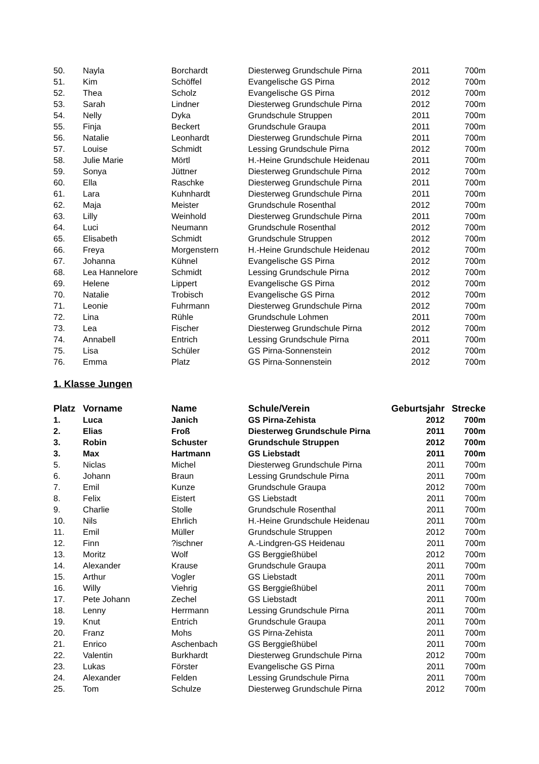| 50. | Nayla | Borchardt | Diesterweg Grundschule Pirna | 2011 | 700m |
| 51. | Kim | Schöffel | Evangelische GS Pirna | 2012 | 700m |
| 52. | Thea | Scholz | Evangelische GS Pirna | 2012 | 700m |
| 53. | Sarah | Lindner | Diesterweg Grundschule Pirna | 2012 | 700m |
| 54. | Nelly | Dyka | Grundschule Struppen | 2011 | 700m |
| 55. | Finja | Beckert | Grundschule Graupa | 2011 | 700m |
| 56. | Natalie | Leonhardt | Diesterweg Grundschule Pirna | 2011 | 700m |
| 57. | Louise | Schmidt | Lessing Grundschule Pirna | 2012 | 700m |
| 58. | Julie Marie | Mörtl | H.-Heine Grundschule Heidenau | 2011 | 700m |
| 59. | Sonya | Jüttner | Diesterweg Grundschule Pirna | 2012 | 700m |
| 60. | Ella | Raschke | Diesterweg Grundschule Pirna | 2011 | 700m |
| 61. | Lara | Kuhnhardt | Diesterweg Grundschule Pirna | 2011 | 700m |
| 62. | Maja | Meister | Grundschule Rosenthal | 2012 | 700m |
| 63. | Lilly | Weinhold | Diesterweg Grundschule Pirna | 2011 | 700m |
| 64. | Luci | Neumann | Grundschule Rosenthal | 2012 | 700m |
| 65. | Elisabeth | Schmidt | Grundschule Struppen | 2012 | 700m |
| 66. | Freya | Morgenstern | H.-Heine Grundschule Heidenau | 2012 | 700m |
| 67. | Johanna | Kühnel | Evangelische GS Pirna | 2012 | 700m |
| 68. | Lea Hannelore | Schmidt | Lessing Grundschule Pirna | 2012 | 700m |
| 69. | Helene | Lippert | Evangelische GS Pirna | 2012 | 700m |
| 70. | Natalie | Trobisch | Evangelische GS Pirna | 2012 | 700m |
| 71. | Leonie | Fuhrmann | Diesterweg Grundschule Pirna | 2012 | 700m |
| 72. | Lina | Rühle | Grundschule Lohmen | 2011 | 700m |
| 73. | Lea | Fischer | Diesterweg Grundschule Pirna | 2012 | 700m |
| 74. | Annabell | Entrich | Lessing Grundschule Pirna | 2011 | 700m |
| 75. | Lisa | Schüler | GS Pirna-Sonnenstein | 2012 | 700m |
| 76. | Emma | Platz | GS Pirna-Sonnenstein | 2012 | 700m |
1. Klasse Jungen
| Platz | Vorname | Name | Schule/Verein | Geburtsjahr | Strecke |
| --- | --- | --- | --- | --- | --- |
| 1. | Luca | Janich | GS Pirna-Zehista | 2012 | 700m |
| 2. | Elias | Froß | Diesterweg Grundschule Pirna | 2011 | 700m |
| 3. | Robin | Schuster | Grundschule Struppen | 2012 | 700m |
| 3. | Max | Hartmann | GS Liebstadt | 2011 | 700m |
| 5. | Niclas | Michel | Diesterweg Grundschule Pirna | 2011 | 700m |
| 6. | Johann | Braun | Lessing Grundschule Pirna | 2011 | 700m |
| 7. | Emil | Kunze | Grundschule Graupa | 2012 | 700m |
| 8. | Felix | Eistert | GS Liebstadt | 2011 | 700m |
| 9. | Charlie | Stolle | Grundschule Rosenthal | 2011 | 700m |
| 10. | Nils | Ehrlich | H.-Heine Grundschule Heidenau | 2011 | 700m |
| 11. | Emil | Müller | Grundschule Struppen | 2012 | 700m |
| 12. | Finn | ?ischner | A.-Lindgren-GS Heidenau | 2011 | 700m |
| 13. | Moritz | Wolf | GS Berggießhübel | 2012 | 700m |
| 14. | Alexander | Krause | Grundschule Graupa | 2011 | 700m |
| 15. | Arthur | Vogler | GS Liebstadt | 2011 | 700m |
| 16. | Willy | Viehrig | GS Berggießhübel | 2011 | 700m |
| 17. | Pete Johann | Zechel | GS Liebstadt | 2011 | 700m |
| 18. | Lenny | Herrmann | Lessing Grundschule Pirna | 2011 | 700m |
| 19. | Knut | Entrich | Grundschule Graupa | 2011 | 700m |
| 20. | Franz | Mohs | GS Pirna-Zehista | 2011 | 700m |
| 21. | Enrico | Aschenbach | GS Berggießhübel | 2011 | 700m |
| 22. | Valentin | Burkhardt | Diesterweg Grundschule Pirna | 2012 | 700m |
| 23. | Lukas | Förster | Evangelische GS Pirna | 2011 | 700m |
| 24. | Alexander | Felden | Lessing Grundschule Pirna | 2011 | 700m |
| 25. | Tom | Schulze | Diesterweg Grundschule Pirna | 2012 | 700m |